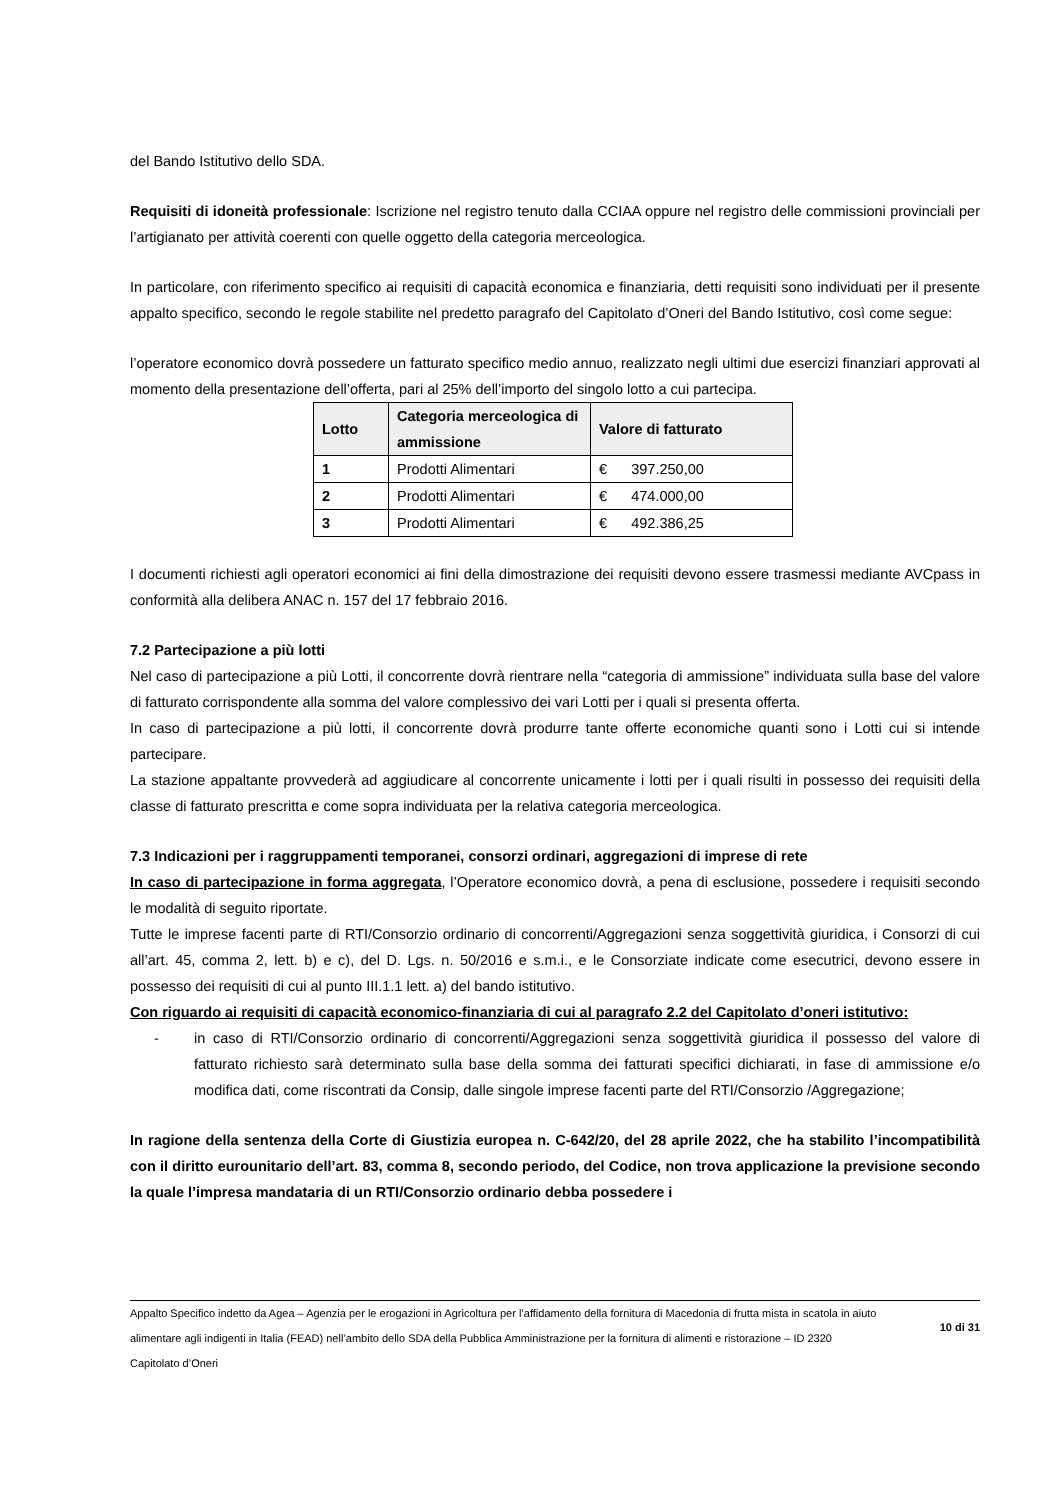del Bando Istitutivo dello SDA.
Requisiti di idoneità professionale: Iscrizione nel registro tenuto dalla CCIAA oppure nel registro delle commissioni provinciali per l’artigianato per attività coerenti con quelle oggetto della categoria merceologica.
In particolare, con riferimento specifico ai requisiti di capacità economica e finanziaria, detti requisiti sono individuati per il presente appalto specifico, secondo le regole stabilite nel predetto paragrafo del Capitolato d’Oneri del Bando Istitutivo, così come segue:
l’operatore economico dovrà possedere un fatturato specifico medio annuo, realizzato negli ultimi due esercizi finanziari approvati al momento della presentazione dell’offerta, pari al 25% dell’importo del singolo lotto a cui partecipa.
| Lotto | Categoria merceologica di ammissione | Valore di fatturato |
| --- | --- | --- |
| 1 | Prodotti Alimentari | € 397.250,00 |
| 2 | Prodotti Alimentari | € 474.000,00 |
| 3 | Prodotti Alimentari | € 492.386,25 |
I documenti richiesti agli operatori economici ai fini della dimostrazione dei requisiti devono essere trasmessi mediante AVCpass in conformità alla delibera ANAC n. 157 del 17 febbraio 2016.
7.2 Partecipazione a più lotti
Nel caso di partecipazione a più Lotti, il concorrente dovrà rientrare nella “categoria di ammissione” individuata sulla base del valore di fatturato corrispondente alla somma del valore complessivo dei vari Lotti per i quali si presenta offerta.
In caso di partecipazione a più lotti, il concorrente dovrà produrre tante offerte economiche quanti sono i Lotti cui si intende partecipare.
La stazione appaltante provvederà ad aggiudicare al concorrente unicamente i lotti per i quali risulti in possesso dei requisiti della classe di fatturato prescritta e come sopra individuata per la relativa categoria merceologica.
7.3 Indicazioni per i raggruppamenti temporanei, consorzi ordinari, aggregazioni di imprese di rete
In caso di partecipazione in forma aggregata, l’Operatore economico dovrà, a pena di esclusione, possedere i requisiti secondo le modalità di seguito riportate.
Tutte le imprese facenti parte di RTI/Consorzio ordinario di concorrenti/Aggregazioni senza soggettività giuridica, i Consorzi di cui all’art. 45, comma 2, lett. b) e c), del D. Lgs. n. 50/2016 e s.m.i., e le Consorziate indicate come esecutrici, devono essere in possesso dei requisiti di cui al punto III.1.1 lett. a) del bando istitutivo.
Con riguardo ai requisiti di capacità economico-finanziaria di cui al paragrafo 2.2 del Capitolato d’oneri istitutivo:
- in caso di RTI/Consorzio ordinario di concorrenti/Aggregazioni senza soggettività giuridica il possesso del valore di fatturato richiesto sarà determinato sulla base della somma dei fatturati specifici dichiarati, in fase di ammissione e/o modifica dati, come riscontrati da Consip, dalle singole imprese facenti parte del RTI/Consorzio /Aggregazione;
In ragione della sentenza della Corte di Giustizia europea n. C-642/20, del 28 aprile 2022, che ha stabilito l’incompatibilità con il diritto eurounitario dell’art. 83, comma 8, secondo periodo, del Codice, non trova applicazione la previsione secondo la quale l’impresa mandataria di un RTI/Consorzio ordinario debba possedere i
Appalto Specifico indetto da Agea – Agenzia per le erogazioni in Agricoltura per l’affidamento della fornitura di Macedonia di frutta mista in scatola in aiuto alimentare agli indigenti in Italia (FEAD) nell’ambito dello SDA della Pubblica Amministrazione per la fornitura di alimenti e ristorazione – ID 2320
Capitolato d’Oneri
10 di 31